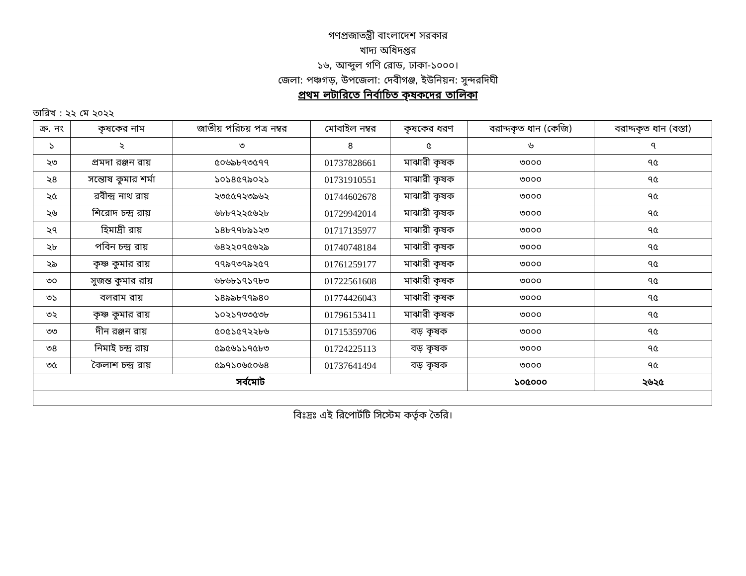গণপ্রজাতন্ত্রী বাংলাদেশ সরকার
খাদ্য অধিদপ্তর
১৬, আব্দুল গণি রোড, ঢাকা-১০০০।
জেলা: পঞ্চগড়, উপজেলা: দেবীগঞ্জ, ইউনিয়ন: সুন্দরদিঘী
প্রথম লটারিতে নির্বাচিত কৃষকদের তালিকা
তারিখ : ২২ মে ২০২২
| ক্র. নং | কৃষকের নাম | জাতীয় পরিচয় পত্র নম্বর | মোবাইল নম্বর | কৃষকের ধরণ | বরাদ্দকৃত ধান (কেজি) | বরাদ্দকৃত ধান (বস্তা) |
| --- | --- | --- | --- | --- | --- | --- |
| ১ | ২ | ৩ | ৪ | ৫ | ৬ | ৭ |
| ২৩ | প্রমদা রঞ্জন রায় | ৫০৬৯৮৭৩৫৭৭ | 01737828661 | মাঝারী কৃষক | ৩০০০ | ৭৫ |
| ২৪ | সন্তোষ কুমার শর্মা | ১০১৪৫৭৯০২১ | 01731910551 | মাঝারী কৃষক | ৩০০০ | ৭৫ |
| ২৫ | রবীন্দ্র নাথ রায় | ২৩৫৫৭২৩৯৬২ | 01744602678 | মাঝারী কৃষক | ৩০০০ | ৭৫ |
| ২৬ | শিরোদ চন্দ্র রায় | ৬৮৮৭২২৫৬২৮ | 01729942014 | মাঝারী কৃষক | ৩০০০ | ৭৫ |
| ২৭ | হিমাদ্রী রায় | ১৪৮৭৭৮৯১২৩ | 01717135977 | মাঝারী কৃষক | ৩০০০ | ৭৫ |
| ২৮ | পবিন চন্দ্র রায় | ৬৪২২০৭৫৬২৯ | 01740748184 | মাঝারী কৃষক | ৩০০০ | ৭৫ |
| ২৯ | কৃষ্ণ কুমার রায় | ৭৭৯৭৩৭৯২৫৭ | 01761259177 | মাঝারী কৃষক | ৩০০০ | ৭৫ |
| ৩০ | সুজন্ত কুমার রায় | ৬৮৬৮১৭১৭৮৩ | 01722561608 | মাঝারী কৃষক | ৩০০০ | ৭৫ |
| ৩১ | বলরাম রায় | ১৪৯৯৮৭৭৯৪০ | 01774426043 | মাঝারী কৃষক | ৩০০০ | ৭৫ |
| ৩২ | কৃষ্ণ কুমার রায় | ১০২১৭৩৩৫৩৮ | 01796153411 | মাঝারী কৃষক | ৩০০০ | ৭৫ |
| ৩৩ | দীন রঞ্জন রায় | ৫০৫১৫৭২২৮৬ | 01715359706 | বড় কৃষক | ৩০০০ | ৭৫ |
| ৩৪ | নিমাই চন্দ্র রায় | ৫৯৫৬১১৭৫৮৩ | 01724225113 | বড় কৃষক | ৩০০০ | ৭৫ |
| ৩৫ | কৈলাশ চন্দ্র রায় | ৫৯৭১০৬৫০৬৪ | 01737641494 | বড় কৃষক | ৩০০০ | ৭৫ |
| সর্বমোট | | | | | ১০৫০০০ | ২৬২৫ |
বিঃদ্রঃ এই রিপোর্টটি সিস্টেম কর্তৃক তৈরি।